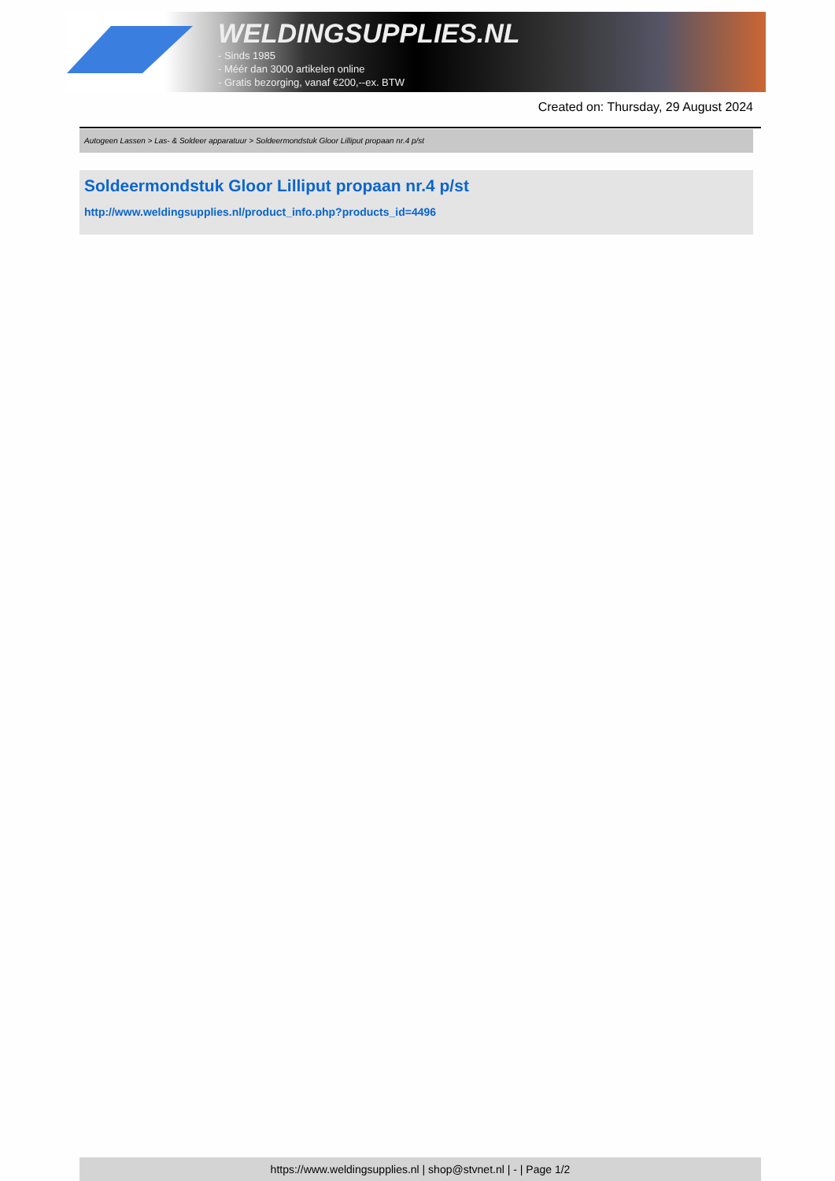WELDINGSUPPLIES.NL
- Sinds 1985
- Méér dan 3000 artikelen online
- Gratis bezorging, vanaf €200,--ex. BTW
Created on: Thursday, 29 August 2024
Autogeen Lassen > Las- & Soldeer apparatuur > Soldeermondstuk Gloor Lilliput propaan nr.4 p/st
Soldeermondstuk Gloor Lilliput propaan nr.4 p/st
http://www.weldingsupplies.nl/product_info.php?products_id=4496
https://www.weldingsupplies.nl | shop@stvnet.nl | - | Page 1/2